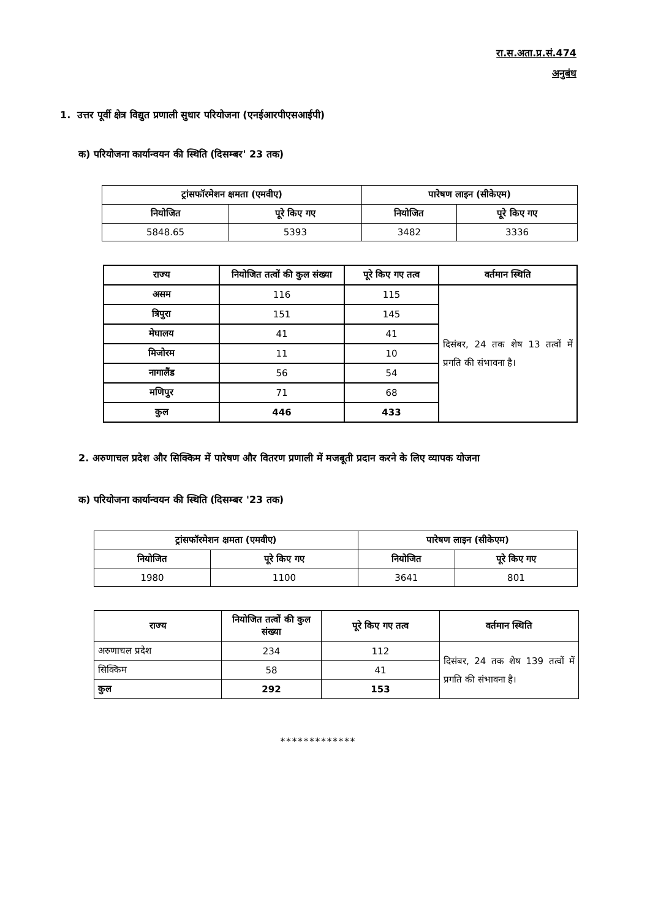रा.स.अता.प्र.सं.474
अनुबंध
1. उत्तर पूर्वी क्षेत्र विद्युत प्रणाली सुधार परियोजना (एनईआरपीएसआईपी)
क) परियोजना कार्यान्वयन की स्थिति (दिसम्बर' 23 तक)
| ट्रांसफॉरमेशन क्षमता (एमवीए) | | पारेषण लाइन (सीकेएम) | |
| --- | --- | --- | --- |
| नियोजित | पूरे किए गए | नियोजित | पूरे किए गए |
| 5848.65 | 5393 | 3482 | 3336 |
| राज्य | नियोजित तत्वों की कुल संख्या | पूरे किए गए तत्व | वर्तमान स्थिति |
| --- | --- | --- | --- |
| असम | 116 | 115 | दिसंबर, 24 तक शेष 13 तत्वों में प्रगति की संभावना है। |
| त्रिपुरा | 151 | 145 | |
| मेघालय | 41 | 41 | |
| मिजोरम | 11 | 10 | |
| नागालैंड | 56 | 54 | |
| मणिपुर | 71 | 68 | |
| कुल | 446 | 433 | |
2. अरुणाचल प्रदेश और सिक्किम में पारेषण और वितरण प्रणाली में मजबूती प्रदान करने के लिए व्यापक योजना
क) परियोजना कार्यान्वयन की स्थिति (दिसम्बर '23 तक)
| ट्रांसफॉरमेशन क्षमता (एमवीए) | | पारेषण लाइन (सीकेएम) | |
| --- | --- | --- | --- |
| नियोजित | पूरे किए गए | नियोजित | पूरे किए गए |
| 1980 | 1100 | 3641 | 801 |
| राज्य | नियोजित तत्वों की कुल संख्या | पूरे किए गए तत्व | वर्तमान स्थिति |
| --- | --- | --- | --- |
| अरुणाचल प्रदेश | 234 | 112 | दिसंबर, 24 तक शेष 139 तत्वों में प्रगति की संभावना है। |
| सिक्किम | 58 | 41 | |
| कुल | 292 | 153 | |
*************